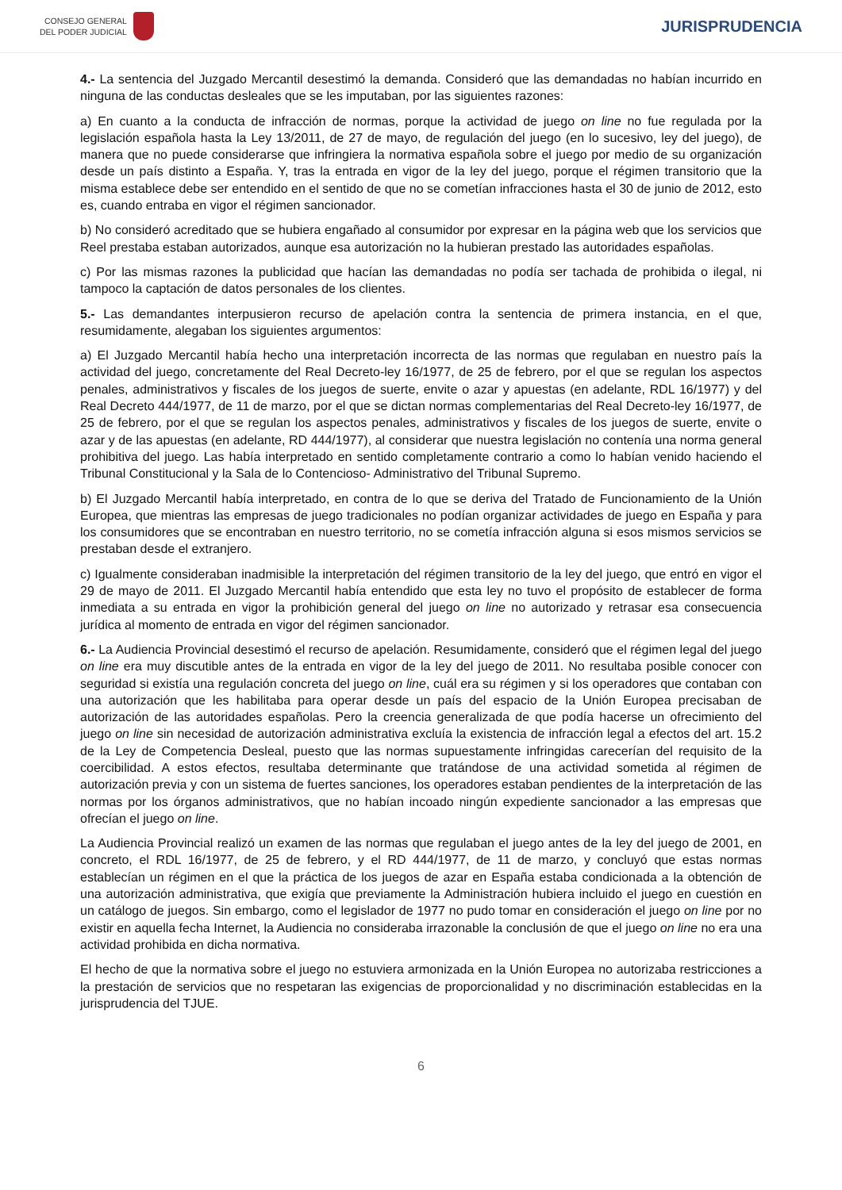CONSEJO GENERAL
DEL PODER JUDICIAL
JURISPRUDENCIA
4.- La sentencia del Juzgado Mercantil desestimó la demanda. Consideró que las demandadas no habían incurrido en ninguna de las conductas desleales que se les imputaban, por las siguientes razones:
a) En cuanto a la conducta de infracción de normas, porque la actividad de juego on line no fue regulada por la legislación española hasta la Ley 13/2011, de 27 de mayo, de regulación del juego (en lo sucesivo, ley del juego), de manera que no puede considerarse que infringiera la normativa española sobre el juego por medio de su organización desde un país distinto a España. Y, tras la entrada en vigor de la ley del juego, porque el régimen transitorio que la misma establece debe ser entendido en el sentido de que no se cometían infracciones hasta el 30 de junio de 2012, esto es, cuando entraba en vigor el régimen sancionador.
b) No consideró acreditado que se hubiera engañado al consumidor por expresar en la página web que los servicios que Reel prestaba estaban autorizados, aunque esa autorización no la hubieran prestado las autoridades españolas.
c) Por las mismas razones la publicidad que hacían las demandadas no podía ser tachada de prohibida o ilegal, ni tampoco la captación de datos personales de los clientes.
5.- Las demandantes interpusieron recurso de apelación contra la sentencia de primera instancia, en el que, resumidamente, alegaban los siguientes argumentos:
a) El Juzgado Mercantil había hecho una interpretación incorrecta de las normas que regulaban en nuestro país la actividad del juego, concretamente del Real Decreto-ley 16/1977, de 25 de febrero, por el que se regulan los aspectos penales, administrativos y fiscales de los juegos de suerte, envite o azar y apuestas (en adelante, RDL 16/1977) y del Real Decreto 444/1977, de 11 de marzo, por el que se dictan normas complementarias del Real Decreto-ley 16/1977, de 25 de febrero, por el que se regulan los aspectos penales, administrativos y fiscales de los juegos de suerte, envite o azar y de las apuestas (en adelante, RD 444/1977), al considerar que nuestra legislación no contenía una norma general prohibitiva del juego. Las había interpretado en sentido completamente contrario a como lo habían venido haciendo el Tribunal Constitucional y la Sala de lo Contencioso- Administrativo del Tribunal Supremo.
b) El Juzgado Mercantil había interpretado, en contra de lo que se deriva del Tratado de Funcionamiento de la Unión Europea, que mientras las empresas de juego tradicionales no podían organizar actividades de juego en España y para los consumidores que se encontraban en nuestro territorio, no se cometía infracción alguna si esos mismos servicios se prestaban desde el extranjero.
c) Igualmente consideraban inadmisible la interpretación del régimen transitorio de la ley del juego, que entró en vigor el 29 de mayo de 2011. El Juzgado Mercantil había entendido que esta ley no tuvo el propósito de establecer de forma inmediata a su entrada en vigor la prohibición general del juego on line no autorizado y retrasar esa consecuencia jurídica al momento de entrada en vigor del régimen sancionador.
6.- La Audiencia Provincial desestimó el recurso de apelación. Resumidamente, consideró que el régimen legal del juego on line era muy discutible antes de la entrada en vigor de la ley del juego de 2011. No resultaba posible conocer con seguridad si existía una regulación concreta del juego on line, cuál era su régimen y si los operadores que contaban con una autorización que les habilitaba para operar desde un país del espacio de la Unión Europea precisaban de autorización de las autoridades españolas. Pero la creencia generalizada de que podía hacerse un ofrecimiento del juego on line sin necesidad de autorización administrativa excluía la existencia de infracción legal a efectos del art. 15.2 de la Ley de Competencia Desleal, puesto que las normas supuestamente infringidas carecerían del requisito de la coercibilidad. A estos efectos, resultaba determinante que tratándose de una actividad sometida al régimen de autorización previa y con un sistema de fuertes sanciones, los operadores estaban pendientes de la interpretación de las normas por los órganos administrativos, que no habían incoado ningún expediente sancionador a las empresas que ofrecían el juego on line.
La Audiencia Provincial realizó un examen de las normas que regulaban el juego antes de la ley del juego de 2001, en concreto, el RDL 16/1977, de 25 de febrero, y el RD 444/1977, de 11 de marzo, y concluyó que estas normas establecían un régimen en el que la práctica de los juegos de azar en España estaba condicionada a la obtención de una autorización administrativa, que exigía que previamente la Administración hubiera incluido el juego en cuestión en un catálogo de juegos. Sin embargo, como el legislador de 1977 no pudo tomar en consideración el juego on line por no existir en aquella fecha Internet, la Audiencia no consideraba irrazonable la conclusión de que el juego on line no era una actividad prohibida en dicha normativa.
El hecho de que la normativa sobre el juego no estuviera armonizada en la Unión Europea no autorizaba restricciones a la prestación de servicios que no respetaran las exigencias de proporcionalidad y no discriminación establecidas en la jurisprudencia del TJUE.
6